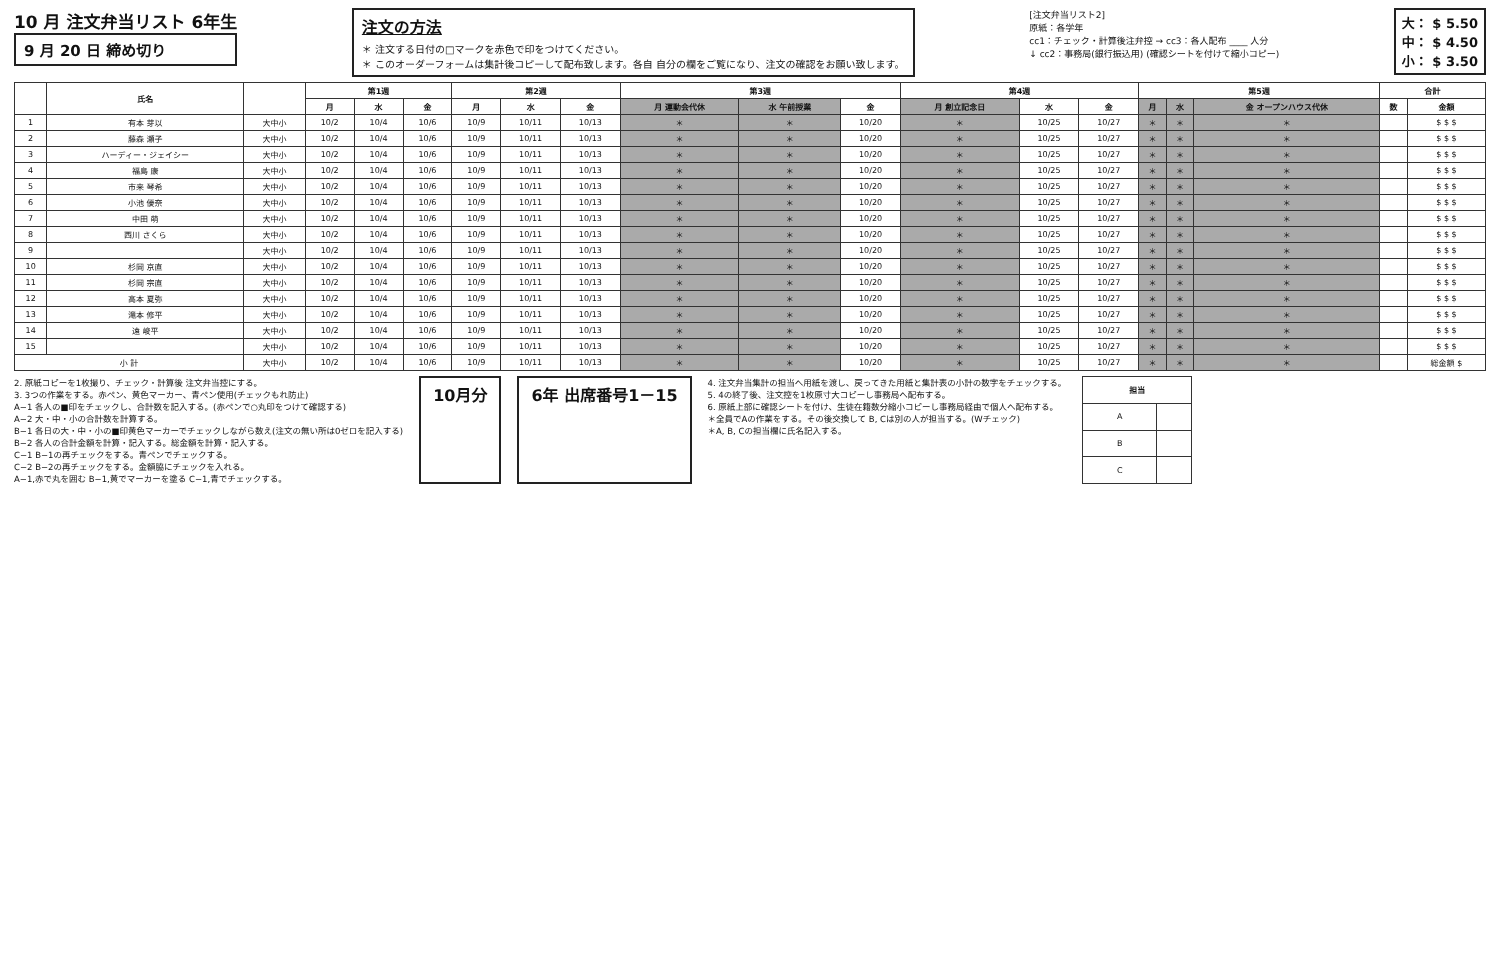10 月 注文弁当リスト 6年生
9 月 20 日 締め切り
注文の方法
＊ 注文する日付の□マークを赤色で印をつけてください。
＊ このオーダーフォームは集計後コピーして配布致します。各自 自分の欄をご覧になり、注文の確認をお願い致します。
[注文弁当リスト2]
原紙：各学年
cc1：チェック・計算後注弁控 → cc3：各人配布 ____ 人分
↓ cc2：事務局(銀行振込用) (確認シートを付けて縮小コピー)
大： $ 5.50
中： $ 4.50
小： $ 3.50
| | 氏名 | | 第1週 | | | 第2週 | | | 第3週 | | | 第4週 | | | 第5週 | | | 合計 | |
| --- | --- | --- | --- | --- | --- | --- | --- | --- | --- | --- | --- | --- | --- | --- | --- | --- | --- | --- | --- |
| | | | 月 | 水 | 金 | 月 | 水 | 金 | 月 運動会代休 | 水 午前授業 | 金 | 月 創立記念日 | 水 | 金 | 月 | 水 | 金 オープンハウス代休 | 数 | 金額 |
| 1 | 有本 芽以 | 大中小 | 10/2 | 10/4 | 10/6 | 10/9 | 10/11 | 10/13 | ＊ | ＊ | 10/20 | ＊ | 10/25 | 10/27 | ＊ | ＊ | ＊ | | $ $ $ |
| 2 | 藤森 瀬子 | 大中小 | 10/2 | 10/4 | 10/6 | 10/9 | 10/11 | 10/13 | ＊ | ＊ | 10/20 | ＊ | 10/25 | 10/27 | ＊ | ＊ | ＊ | | $ $ $ |
| 3 | ハーディー・ジェイシー | 大中小 | 10/2 | 10/4 | 10/6 | 10/9 | 10/11 | 10/13 | ＊ | ＊ | 10/20 | ＊ | 10/25 | 10/27 | ＊ | ＊ | ＊ | | $ $ $ |
| 4 | 福島 康 | 大中小 | 10/2 | 10/4 | 10/6 | 10/9 | 10/11 | 10/13 | ＊ | ＊ | 10/20 | ＊ | 10/25 | 10/27 | ＊ | ＊ | ＊ | | $ $ $ |
| 5 | 市来 琴希 | 大中小 | 10/2 | 10/4 | 10/6 | 10/9 | 10/11 | 10/13 | ＊ | ＊ | 10/20 | ＊ | 10/25 | 10/27 | ＊ | ＊ | ＊ | | $ $ $ |
| 6 | 小池 優奈 | 大中小 | 10/2 | 10/4 | 10/6 | 10/9 | 10/11 | 10/13 | ＊ | ＊ | 10/20 | ＊ | 10/25 | 10/27 | ＊ | ＊ | ＊ | | $ $ $ |
| 7 | 中田 萌 | 大中小 | 10/2 | 10/4 | 10/6 | 10/9 | 10/11 | 10/13 | ＊ | ＊ | 10/20 | ＊ | 10/25 | 10/27 | ＊ | ＊ | ＊ | | $ $ $ |
| 8 | 西川 さくら | 大中小 | 10/2 | 10/4 | 10/6 | 10/9 | 10/11 | 10/13 | ＊ | ＊ | 10/20 | ＊ | 10/25 | 10/27 | ＊ | ＊ | ＊ | | $ $ $ |
| 9 | | 大中小 | 10/2 | 10/4 | 10/6 | 10/9 | 10/11 | 10/13 | ＊ | ＊ | 10/20 | ＊ | 10/25 | 10/27 | ＊ | ＊ | ＊ | | $ $ $ |
| 10 | 杉岡 京直 | 大中小 | 10/2 | 10/4 | 10/6 | 10/9 | 10/11 | 10/13 | ＊ | ＊ | 10/20 | ＊ | 10/25 | 10/27 | ＊ | ＊ | ＊ | | $ $ $ |
| 11 | 杉岡 宗直 | 大中小 | 10/2 | 10/4 | 10/6 | 10/9 | 10/11 | 10/13 | ＊ | ＊ | 10/20 | ＊ | 10/25 | 10/27 | ＊ | ＊ | ＊ | | $ $ $ |
| 12 | 高本 夏弥 | 大中小 | 10/2 | 10/4 | 10/6 | 10/9 | 10/11 | 10/13 | ＊ | ＊ | 10/20 | ＊ | 10/25 | 10/27 | ＊ | ＊ | ＊ | | $ $ $ |
| 13 | 滝本 修平 | 大中小 | 10/2 | 10/4 | 10/6 | 10/9 | 10/11 | 10/13 | ＊ | ＊ | 10/20 | ＊ | 10/25 | 10/27 | ＊ | ＊ | ＊ | | $ $ $ |
| 14 | 遠 峻平 | 大中小 | 10/2 | 10/4 | 10/6 | 10/9 | 10/11 | 10/13 | ＊ | ＊ | 10/20 | ＊ | 10/25 | 10/27 | ＊ | ＊ | ＊ | | $ $ $ |
| 15 | | 大中小 | 10/2 | 10/4 | 10/6 | 10/9 | 10/11 | 10/13 | ＊ | ＊ | 10/20 | ＊ | 10/25 | 10/27 | ＊ | ＊ | ＊ | | $ $ $ |
| 小 計 | | 大中小 | 10/2 | 10/4 | 10/6 | 10/9 | 10/11 | 10/13 | ＊ | ＊ | 10/20 | ＊ | 10/25 | 10/27 | ＊ | ＊ | ＊ | | 総金額 $ |
2. 原紙コピーを1枚撮り、チェック・計算後 注文弁当控にする。
3. 3つの作業をする。赤ペン、黄色マーカー、青ペン使用(チェックもれ防止)
A−1 各人の■印をチェックし、合計数を記入する。(赤ペンで○丸印をつけて確認する)
A−2 大・中・小の合計数を計算する。
B−1 各日の大・中・小の■印黄色マーカーでチェックしながら数え(注文の無い所は0ゼロを記入する)
B−2 各人の合計金額を計算・記入する。総金額を計算・記入する。
C−1 B−1の再チェックをする。青ペンでチェックする。
C−2 B−2の再チェックをする。金額脇にチェックを入れる。
A−1,赤で丸を囲む B−1,黄でマーカーを塗る C−1,青でチェックする。
10月分 6年 出席番号1－15
4. 注文弁当集計の担当へ用紙を渡し、戻ってきた用紙と集計表の小計の数字をチェックする。
5. 4の終了後、注文控を1枚原寸大コピーし事務局へ配布する。
6. 原紙上部に確認シートを付け、生徒在籍数分縮小コピーし事務局経由で個人へ配布する。
＊全員でAの作業をする。その後交換して B, Cは別の人が担当する。(Wチェック)
＊A, B, Cの担当欄に氏名記入する。
| 担当 | |
| --- | --- |
| A | |
| B | |
| C | |